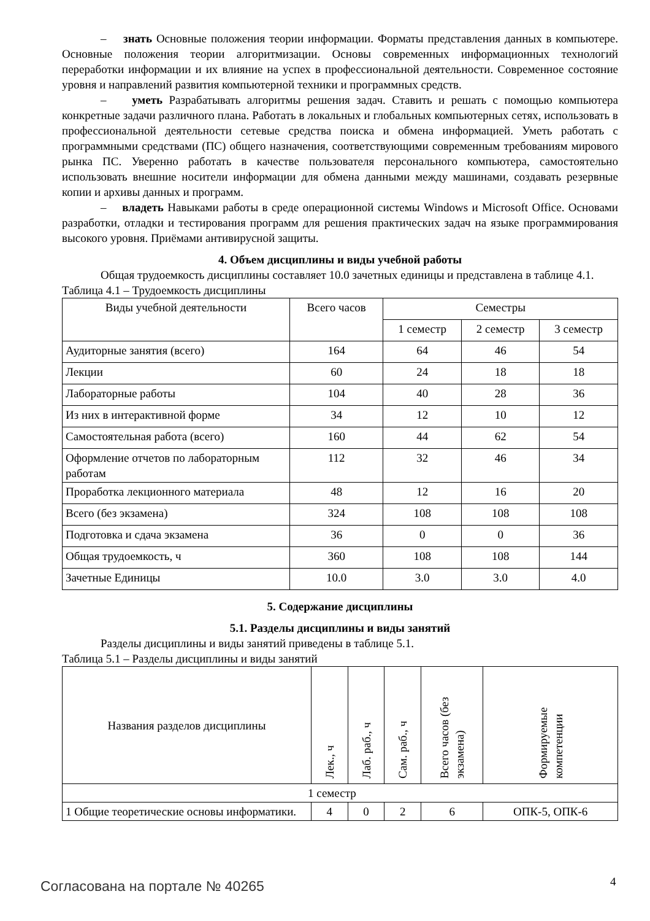– знать Основные положения теории информации. Форматы представления данных в компьютере. Основные положения теории алгоритмизации. Основы современных информационных технологий переработки информации и их влияние на успех в профессиональной деятельности. Современное состояние уровня и направлений развития компьютерной техники и программных средств.
– уметь Разрабатывать алгоритмы решения задач. Ставить и решать с помощью компьютера конкретные задачи различного плана. Работать в локальных и глобальных компьютерных сетях, использовать в профессиональной деятельности сетевые средства поиска и обмена информацией. Уметь работать с программными средствами (ПС) общего назначения, соответствующими современным требованиям мирового рынка ПС. Уверенно работать в качестве пользователя персонального компьютера, самостоятельно использовать внешние носители информации для обмена данными между машинами, создавать резервные копии и архивы данных и программ.
– владеть Навыками работы в среде операционной системы Windows и Microsoft Office. Основами разработки, отладки и тестирования программ для решения практических задач на языке программирования высокого уровня. Приёмами антивирусной защиты.
4. Объем дисциплины и виды учебной работы
Общая трудоемкость дисциплины составляет 10.0 зачетных единицы и представлена в таблице 4.1.
Таблица 4.1 – Трудоемкость дисциплины
| Виды учебной деятельности | Всего часов | Семестры | | |
| --- | --- | --- | --- | --- |
| | | 1 семестр | 2 семестр | 3 семестр |
| Аудиторные занятия (всего) | 164 | 64 | 46 | 54 |
| Лекции | 60 | 24 | 18 | 18 |
| Лабораторные работы | 104 | 40 | 28 | 36 |
| Из них в интерактивной форме | 34 | 12 | 10 | 12 |
| Самостоятельная работа (всего) | 160 | 44 | 62 | 54 |
| Оформление отчетов по лабораторным работам | 112 | 32 | 46 | 34 |
| Проработка лекционного материала | 48 | 12 | 16 | 20 |
| Всего (без экзамена) | 324 | 108 | 108 | 108 |
| Подготовка и сдача экзамена | 36 | 0 | 0 | 36 |
| Общая трудоемкость, ч | 360 | 108 | 108 | 144 |
| Зачетные Единицы | 10.0 | 3.0 | 3.0 | 4.0 |
5. Содержание дисциплины
5.1. Разделы дисциплины и виды занятий
Разделы дисциплины и виды занятий приведены в таблице 5.1.
Таблица 5.1 – Разделы дисциплины и виды занятий
| Названия разделов дисциплины | Лек., ч | Лаб. раб., ч | Сам. раб., ч | Всего часов (без экзамена) | Формируемые компетенции |
| --- | --- | --- | --- | --- | --- |
| 1 семестр | | | | | |
| 1 Общие теоретические основы информатики. | 4 | 0 | 2 | 6 | ОПК-5, ОПК-6 |
Согласована на портале № 40265 4